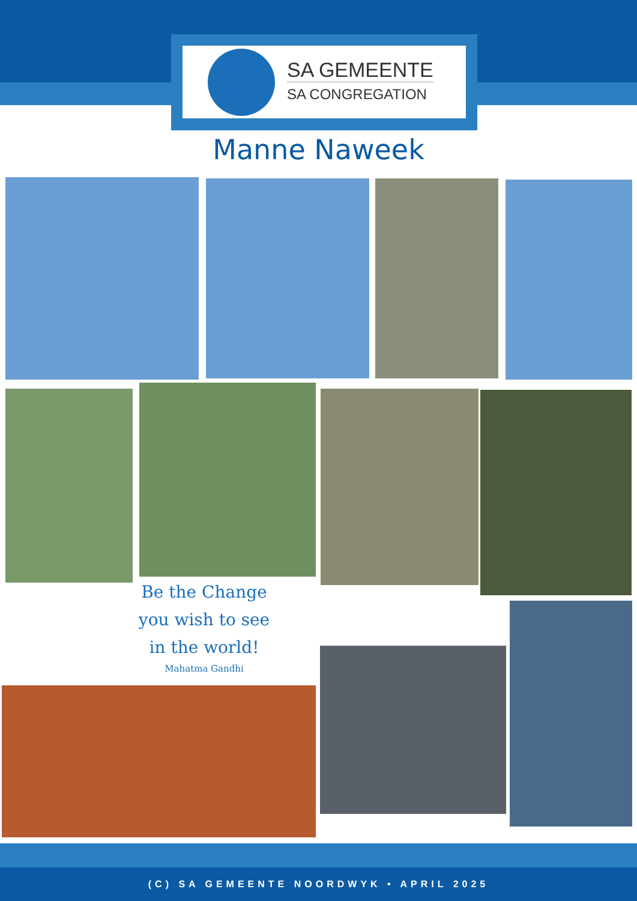SA GEMEENTE
SA CONGREGATION
Manne Naweek
Be the Change
you wish to see
in the world!
Mahatma Gandhi
(C) SA GEMEENTE NOORDWYK • APRIL 2025